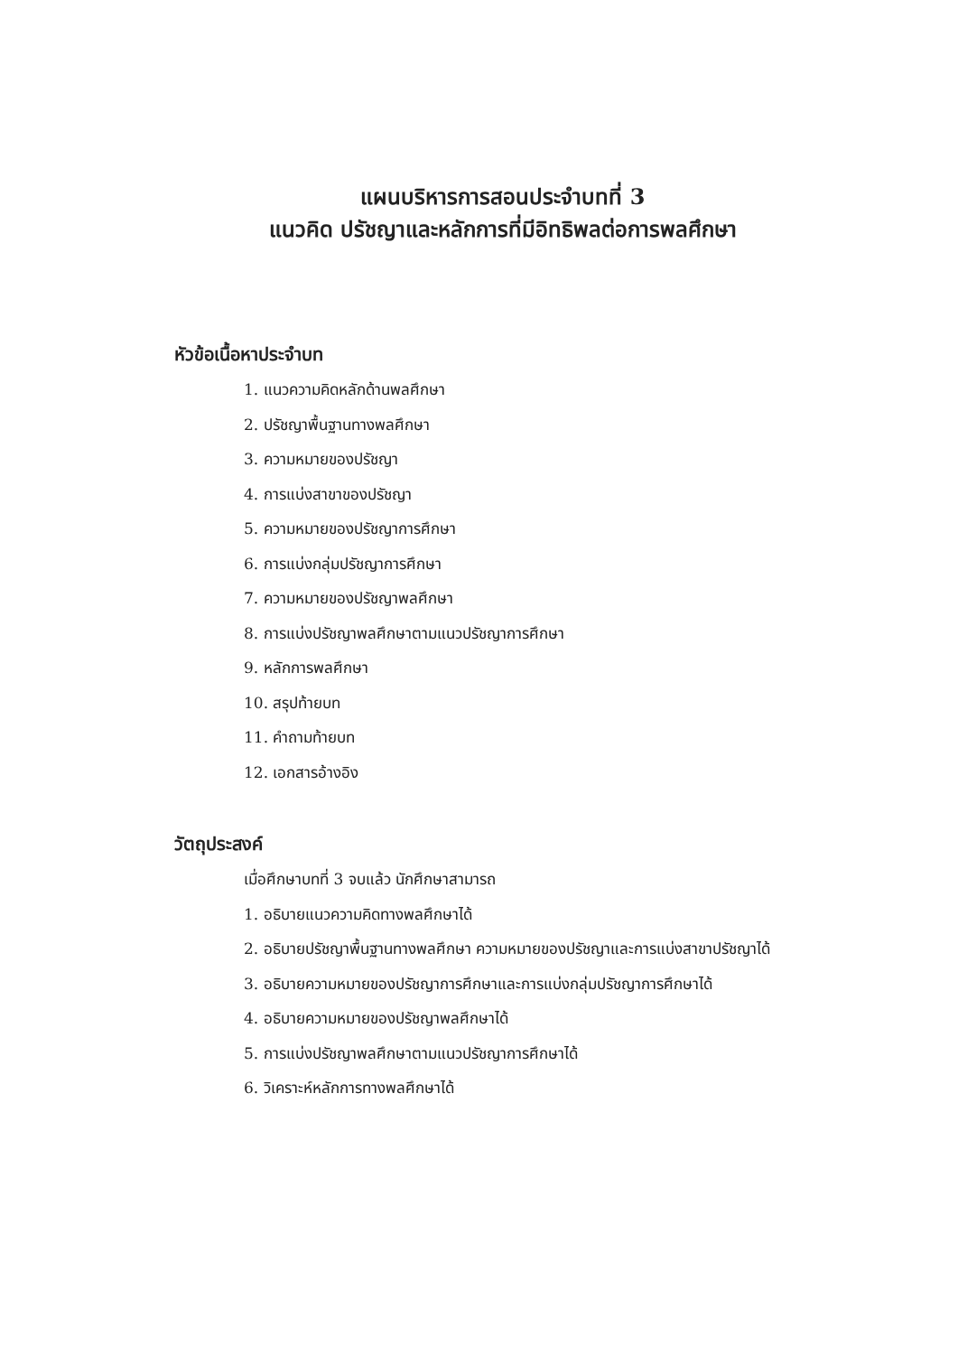แผนบริหารการสอนประจำบทที่ 3
แนวคิด ปรัชญาและหลักการที่มีอิทธิพลต่อการพลศึกษา
หัวข้อเนื้อหาประจำบท
1. แนวความคิดหลักด้านพลศึกษา
2. ปรัชญาพื้นฐานทางพลศึกษา
3. ความหมายของปรัชญา
4. การแบ่งสาขาของปรัชญา
5. ความหมายของปรัชญาการศึกษา
6. การแบ่งกลุ่มปรัชญาการศึกษา
7. ความหมายของปรัชญาพลศึกษา
8. การแบ่งปรัชญาพลศึกษาตามแนวปรัชญาการศึกษา
9. หลักการพลศึกษา
10. สรุปท้ายบท
11. คำถามท้ายบท
12. เอกสารอ้างอิง
วัตถุประสงค์
เมื่อศึกษาบทที่ 3 จบแล้ว นักศึกษาสามารถ
1. อธิบายแนวความคิดทางพลศึกษาได้
2. อธิบายปรัชญาพื้นฐานทางพลศึกษา ความหมายของปรัชญาและการแบ่งสาขาปรัชญาได้
3. อธิบายความหมายของปรัชญาการศึกษาและการแบ่งกลุ่มปรัชญาการศึกษาได้
4. อธิบายความหมายของปรัชญาพลศึกษาได้
5. การแบ่งปรัชญาพลศึกษาตามแนวปรัชญาการศึกษาได้
6. วิเคราะห์หลักการทางพลศึกษาได้